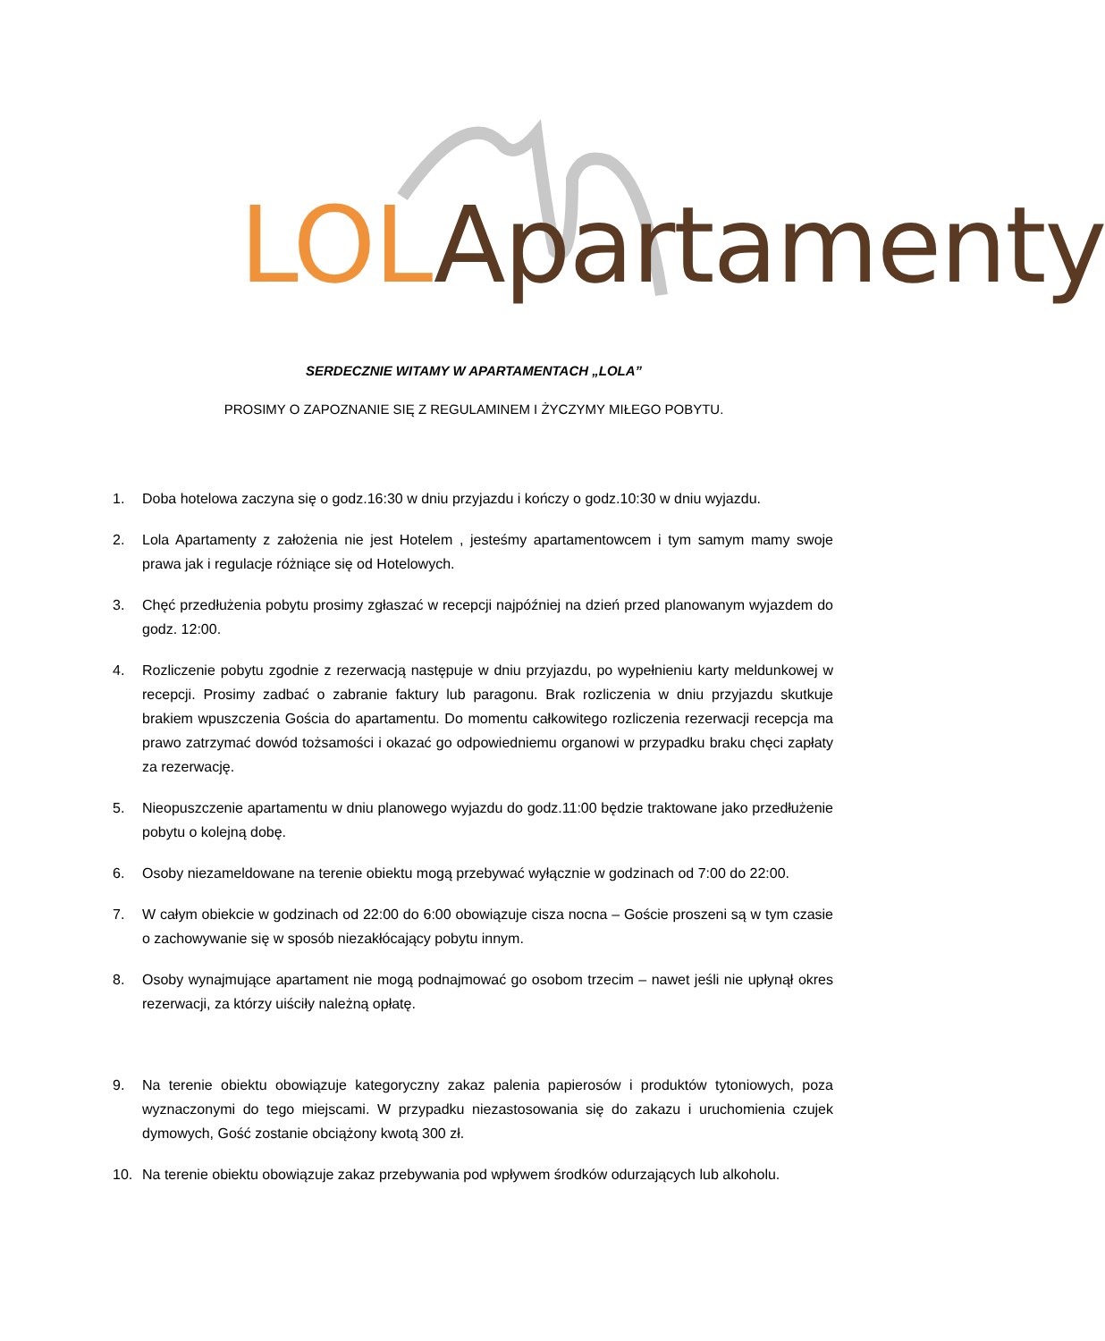LOL Apartamenty
SERDECZNIE WITAMY W APARTAMENTACH „LOLA”
PROSIMY O ZAPOZNANIE SIĘ Z REGULAMINEM I ŻYCZYMY MIŁEGO POBYTU.
1. Doba hotelowa zaczyna się o godz.16:30 w dniu przyjazdu i kończy o godz.10:30 w dniu wyjazdu.
2. Lola Apartamenty z założenia nie jest Hotelem , jesteśmy apartamentowcem i tym samym mamy swoje prawa jak i regulacje różniące się od Hotelowych.
3. Chęć przedłużenia pobytu prosimy zgłaszać w recepcji najpóźniej na dzień przed planowanym wyjazdem do godz. 12:00.
4. Rozliczenie pobytu zgodnie z rezerwacją następuje w dniu przyjazdu, po wypełnieniu karty meldunkowej w recepcji. Prosimy zadbać o zabranie faktury lub paragonu. Brak rozliczenia w dniu przyjazdu skutkuje brakiem wpuszczenia Gościa do apartamentu. Do momentu całkowitego rozliczenia rezerwacji recepcja ma prawo zatrzymać dowód tożsamości i okazać go odpowiedniemu organowi w przypadku braku chęci zapłaty za rezerwację.
5. Nieopuszczenie apartamentu w dniu planowego wyjazdu do godz.11:00 będzie traktowane jako przedłużenie pobytu o kolejną dobę.
6. Osoby niezameldowane na terenie obiektu mogą przebywać wyłącznie w godzinach od 7:00 do 22:00.
7. W całym obiekcie w godzinach od 22:00 do 6:00 obowiązuje cisza nocna – Goście proszeni są w tym czasie o zachowywanie się w sposób niezakłócający pobytu innym.
8. Osoby wynajmujące apartament nie mogą podnajmować go osobom trzecim – nawet jeśli nie upłynął okres rezerwacji, za którzy uiściły należną opłatę.
9. Na terenie obiektu obowiązuje kategoryczny zakaz palenia papierosów i produktów tytoniowych, poza wyznaczonymi do tego miejscami. W przypadku niezastosowania się do zakazu i uruchomienia czujek dymowych, Gość zostanie obciążony kwotą 300 zł.
10. Na terenie obiektu obowiązuje zakaz przebywania pod wpływem środków odurzających lub alkoholu.